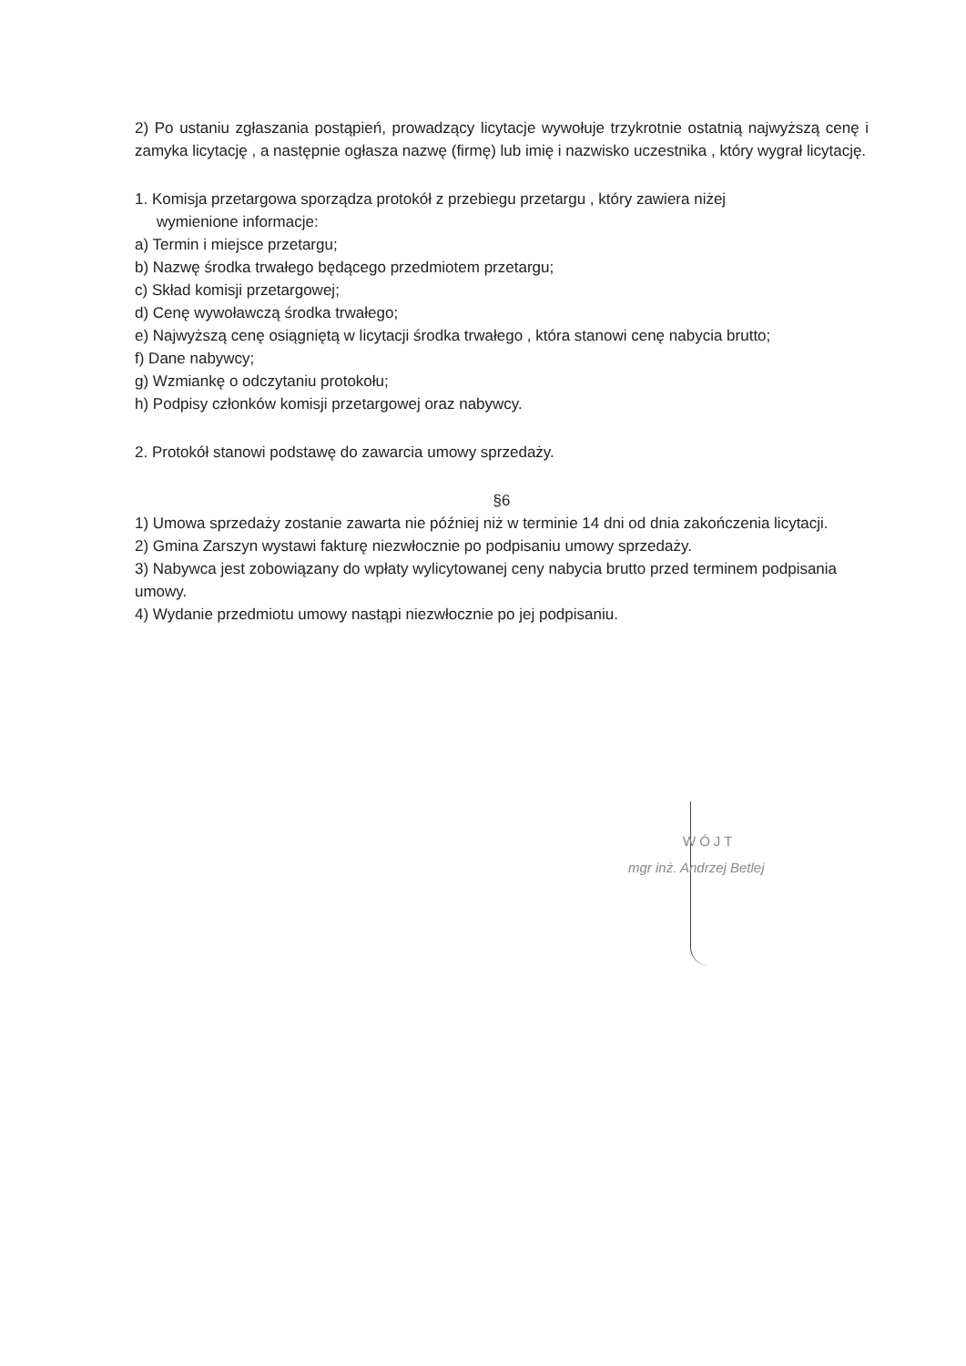2) Po ustaniu zgłaszania postąpień, prowadzący licytacje wywołuje trzykrotnie ostatnią najwyższą cenę i zamyka licytację , a następnie ogłasza nazwę (firmę) lub imię i nazwisko uczestnika , który wygrał licytację.
1. Komisja przetargowa sporządza protokół z przebiegu przetargu , który zawiera niżej
wymienione informacje:
a) Termin i miejsce przetargu;
b) Nazwę środka trwałego będącego przedmiotem przetargu;
c) Skład komisji przetargowej;
d) Cenę wywoławczą środka trwałego;
e) Najwyższą cenę osiągniętą w licytacji środka trwałego , która stanowi cenę nabycia brutto;
f) Dane nabywcy;
g) Wzmiankę o odczytaniu protokołu;
h) Podpisy członków komisji przetargowej oraz nabywcy.
2. Protokół stanowi podstawę do zawarcia umowy sprzedaży.
§6
1) Umowa sprzedaży zostanie zawarta nie później niż w terminie 14 dni od dnia zakończenia licytacji.
2) Gmina Zarszyn wystawi fakturę niezwłocznie po podpisaniu umowy sprzedaży.
3) Nabywca jest zobowiązany do wpłaty wylicytowanej ceny nabycia brutto przed terminem podpisania umowy.
4) Wydanie przedmiotu umowy nastąpi niezwłocznie po jej podpisaniu.
WÓJT
mgr inż. Andrzej Betlej